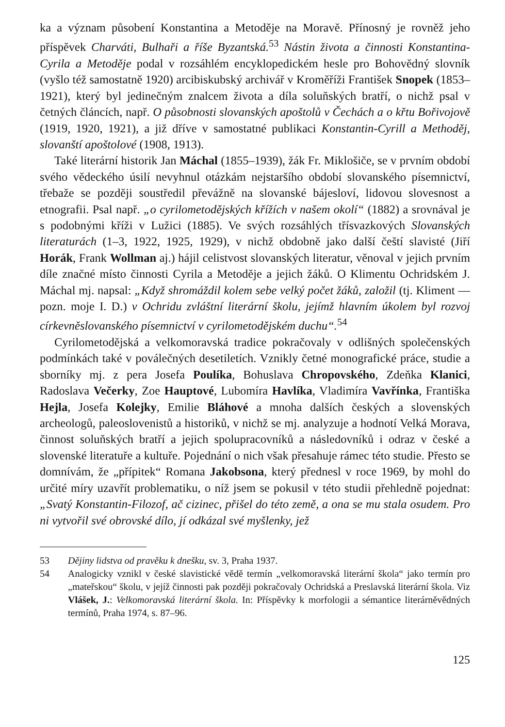ka a význam působení Konstantina a Metoděje na Moravě. Přínosný je rovněž jeho příspěvek Charváti, Bulhaři a říše Byzantská.<sup>53</sup> Nástin života a činnosti Konstantina-Cyrila a Metoděje podal v rozsáhlém encyklopedickém hesle pro Bohovědný slovník (vyšlo též samostatně 1920) arcibiskubský archivář v Kroměříži František Snopek (1853–1921), který byl jedinečným znalcem života a díla soluňských bratří, o nichž psal v četných článcích, např. O působnosti slovanských apoštolů v Čechách a o křtu Bořivojově (1919, 1920, 1921), a již dříve v samostatné publikaci Konstantin-Cyrill a Methoděj, slovanští apoštolové (1908, 1913).
Také literární historik Jan Máchal (1855–1939), žák Fr. Miklošiče, se v prvním období svého vědeckého úsilí nevyhnul otázkám nejstaršího období slovanského písemnictví, třebaže se později soustředil převážně na slovanské bájesloví, lidovou slovesnost a etnografii. Psal např. „o cyrilometodějských křížích v našem okolí“ (1882) a srovnával je s podobnými kříži v Lužici (1885). Ve svých rozsáhlých třísvazkových Slovanských literaturách (1–3, 1922, 1925, 1929), v nichž obdobně jako další čeští slavisté (Jiří Horák, Frank Wollman aj.) hájil celistvost slovanských literatur, věnoval v jejich prvním díle značné místo činnosti Cyrila a Metoděje a jejich žáků. O Klimentu Ochridském J. Máchal mj. napsal: „Když shromáždil kolem sebe velký počet žáků, založil (tj. Kliment — pozn. moje I. D.) v Ochridu zvláštní literární školu, jejímž hlavním úkolem byl rozvoj církevněslovanského písemnictví v cyrilometodějském duchu“.<sup>54</sup>
Cyrilometodějská a velkomoravská tradice pokračovaly v odlišných společenských podmínkách také v poválečných desetiletích. Vznikly četné monografické práce, studie a sborníky mj. z pera Josefa Poulíka, Bohuslava Chropovského, Zdeňka Klanici, Radoslava Večerky, Zoe Hauptové, Lubomíra Havlíka, Vladimíra Vavřínka, Františka Hejla, Josefa Kolejky, Emilie Bláhové a mnoha dalších českých a slovenských archeologů, paleoslovenistů a historiků, v nichž se mj. analyzuje a hodnotí Velká Morava, činnost soluňských bratří a jejich spolupracovníků a následovníků i odraz v české a slovenské literatuře a kultuře. Pojednání o nich však přesahuje rámec této studie. Přesto se domnívám, že „přípitek“ Romana Jakobsona, který přednesl v roce 1969, by mohl do určité míry uzavřít problematiku, o níž jsem se pokusil v této studii přehledně pojednat: „Svatý Konstantin-Filozof, ač cizinec, přišel do této země, a ona se mu stala osudem. Pro ni vytvořil své obrovské dílo, jí odkázal své myšlenky, jež
53 Dějiny lidstva od pravěku k dnešku, sv. 3, Praha 1937.
54 Analogicky vznikl v české slavistické vědě termín „velkomoravská literární škola“ jako termín pro „mateřskou“ školu, v jejíž činnosti pak později pokračovaly Ochridská a Preslavská literární škola. Viz Vlášek, J.: Velkomoravská literární škola. In: Příspěvky k morfologii a sémantice literárněvědných termínů, Praha 1974, s. 87–96.
125